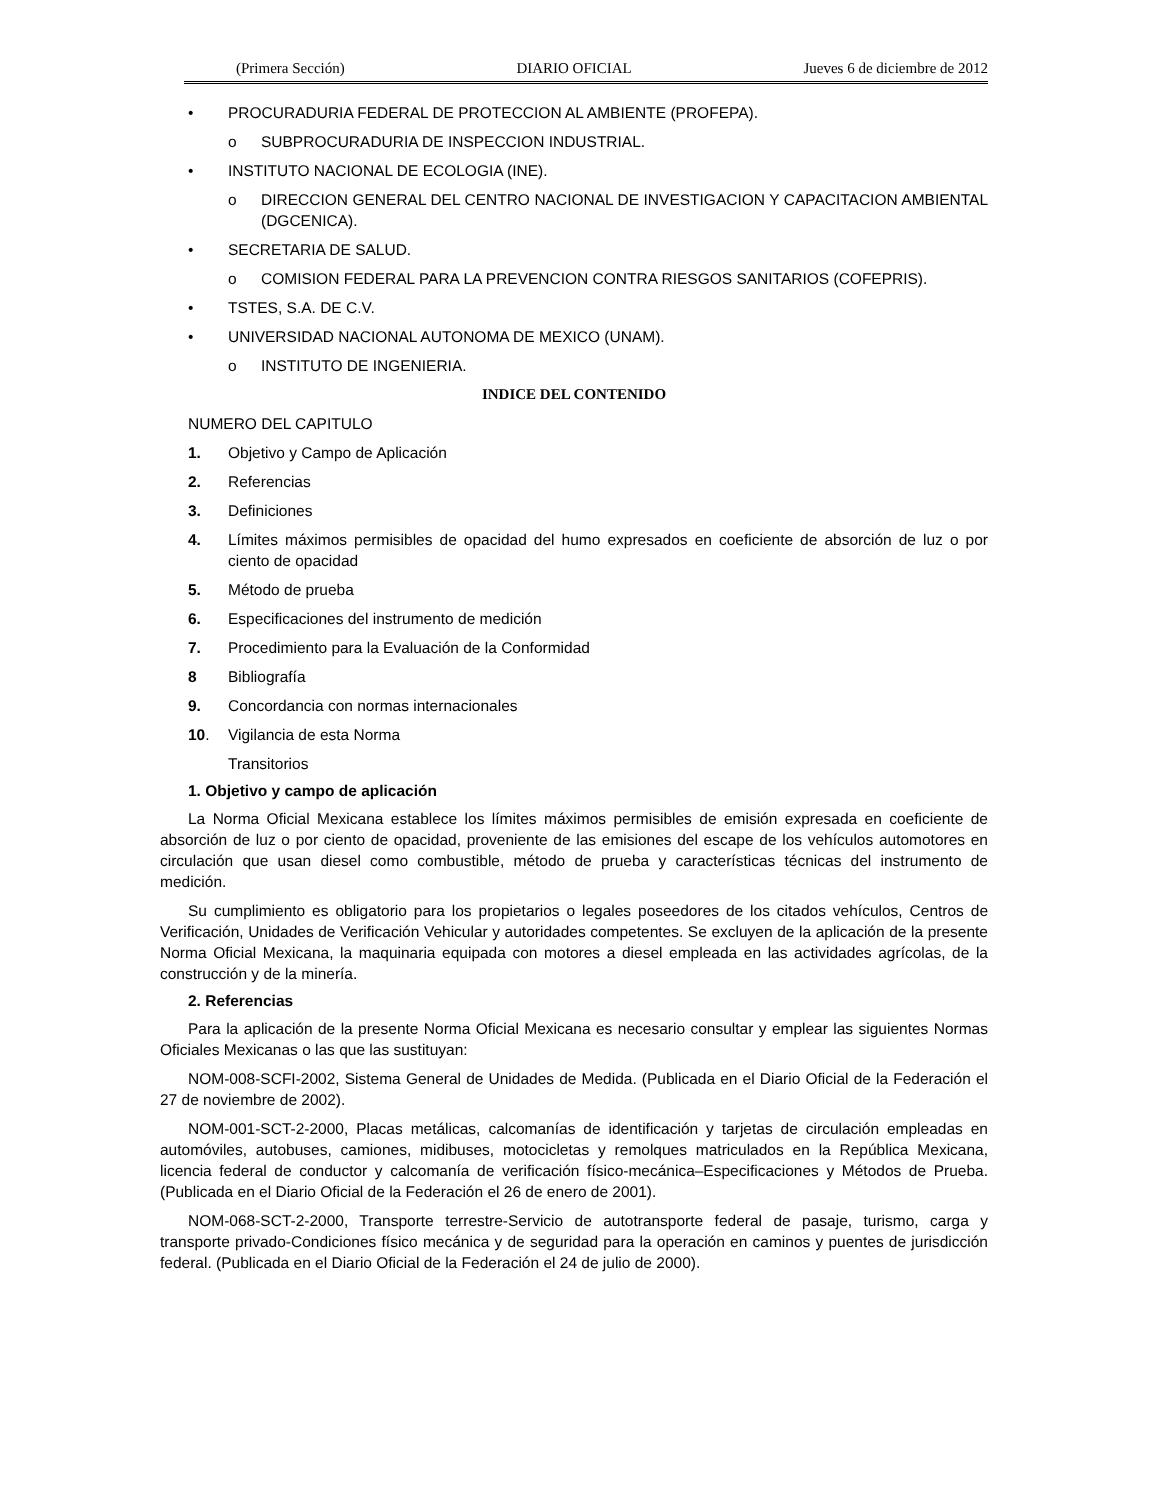(Primera Sección) DIARIO OFICIAL Jueves 6 de diciembre de 2012
• PROCURADURIA FEDERAL DE PROTECCION AL AMBIENTE (PROFEPA).
o SUBPROCURADURIA DE INSPECCION INDUSTRIAL.
• INSTITUTO NACIONAL DE ECOLOGIA (INE).
o DIRECCION GENERAL DEL CENTRO NACIONAL DE INVESTIGACION Y CAPACITACION AMBIENTAL (DGCENICA).
• SECRETARIA DE SALUD.
o COMISION FEDERAL PARA LA PREVENCION CONTRA RIESGOS SANITARIOS (COFEPRIS).
• TSTES, S.A. DE C.V.
• UNIVERSIDAD NACIONAL AUTONOMA DE MEXICO (UNAM).
o INSTITUTO DE INGENIERIA.
INDICE DEL CONTENIDO
NUMERO DEL CAPITULO
1. Objetivo y Campo de Aplicación
2. Referencias
3. Definiciones
4. Límites máximos permisibles de opacidad del humo expresados en coeficiente de absorción de luz o por ciento de opacidad
5. Método de prueba
6. Especificaciones del instrumento de medición
7. Procedimiento para la Evaluación de la Conformidad
8 Bibliografía
9. Concordancia con normas internacionales
10. Vigilancia de esta Norma
Transitorios
1. Objetivo y campo de aplicación
La Norma Oficial Mexicana establece los límites máximos permisibles de emisión expresada en coeficiente de absorción de luz o por ciento de opacidad, proveniente de las emisiones del escape de los vehículos automotores en circulación que usan diesel como combustible, método de prueba y características técnicas del instrumento de medición.
Su cumplimiento es obligatorio para los propietarios o legales poseedores de los citados vehículos, Centros de Verificación, Unidades de Verificación Vehicular y autoridades competentes. Se excluyen de la aplicación de la presente Norma Oficial Mexicana, la maquinaria equipada con motores a diesel empleada en las actividades agrícolas, de la construcción y de la minería.
2. Referencias
Para la aplicación de la presente Norma Oficial Mexicana es necesario consultar y emplear las siguientes Normas Oficiales Mexicanas o las que las sustituyan:
NOM-008-SCFI-2002, Sistema General de Unidades de Medida. (Publicada en el Diario Oficial de la Federación el 27 de noviembre de 2002).
NOM-001-SCT-2-2000, Placas metálicas, calcomanías de identificación y tarjetas de circulación empleadas en automóviles, autobuses, camiones, midibuses, motocicletas y remolques matriculados en la República Mexicana, licencia federal de conductor y calcomanía de verificación físico-mecánica–Especificaciones y Métodos de Prueba. (Publicada en el Diario Oficial de la Federación el 26 de enero de 2001).
NOM-068-SCT-2-2000, Transporte terrestre-Servicio de autotransporte federal de pasaje, turismo, carga y transporte privado-Condiciones físico mecánica y de seguridad para la operación en caminos y puentes de jurisdicción federal. (Publicada en el Diario Oficial de la Federación el 24 de julio de 2000).